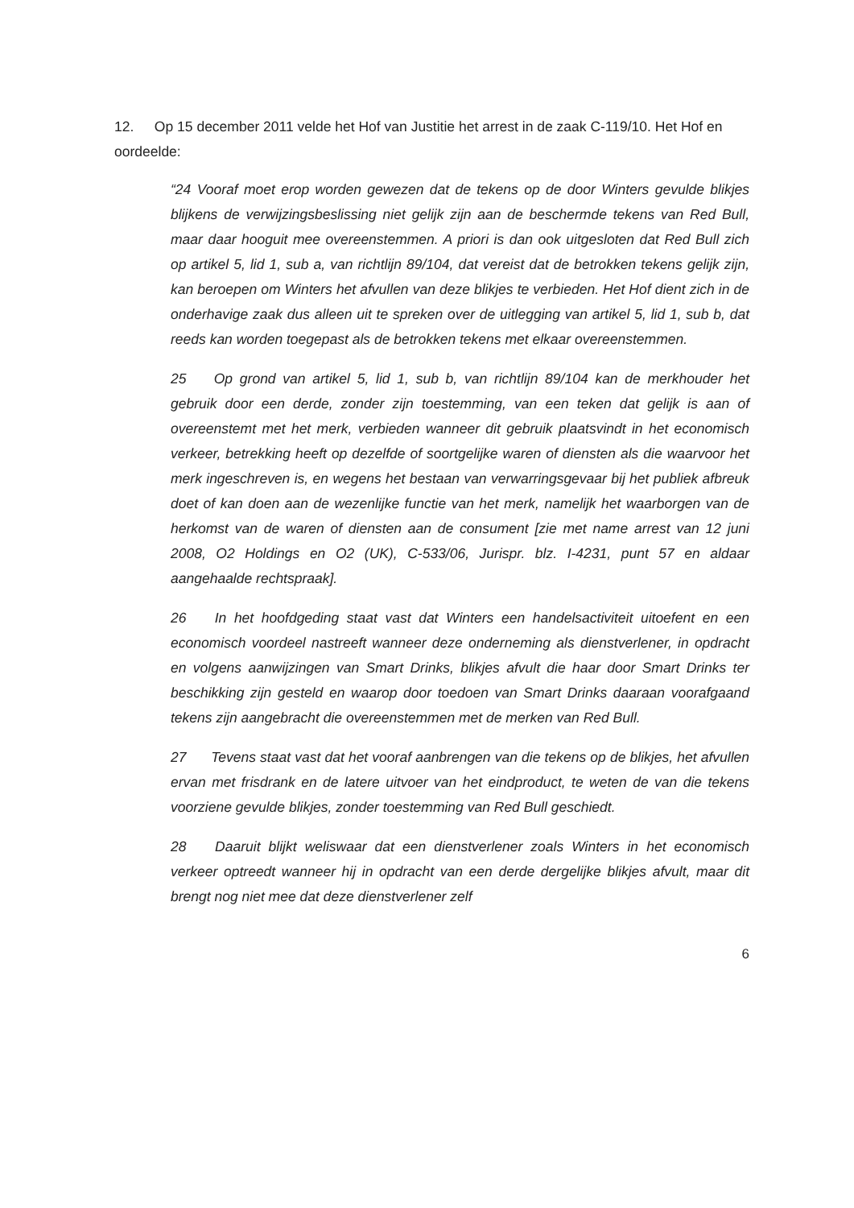12. Op 15 december 2011 velde het Hof van Justitie het arrest in de zaak C-119/10. Het Hof en oordeelde:
“24 Vooraf moet erop worden gewezen dat de tekens op de door Winters gevulde blikjes blijkens de verwijzingsbeslissing niet gelijk zijn aan de beschermde tekens van Red Bull, maar daar hooguit mee overeenstemmen. A priori is dan ook uitgesloten dat Red Bull zich op artikel 5, lid 1, sub a, van richtlijn 89/104, dat vereist dat de betrokken tekens gelijk zijn, kan beroepen om Winters het afvullen van deze blikjes te verbieden. Het Hof dient zich in de onderhavige zaak dus alleen uit te spreken over de uitlegging van artikel 5, lid 1, sub b, dat reeds kan worden toegepast als de betrokken tekens met elkaar overeenstemmen.
25 Op grond van artikel 5, lid 1, sub b, van richtlijn 89/104 kan de merkhouder het gebruik door een derde, zonder zijn toestemming, van een teken dat gelijk is aan of overeenstemt met het merk, verbieden wanneer dit gebruik plaatsvindt in het economisch verkeer, betrekking heeft op dezelfde of soortgelijke waren of diensten als die waarvoor het merk ingeschreven is, en wegens het bestaan van verwarringsgevaar bij het publiek afbreuk doet of kan doen aan de wezenlijke functie van het merk, namelijk het waarborgen van de herkomst van de waren of diensten aan de consument [zie met name arrest van 12 juni 2008, O2 Holdings en O2 (UK), C-533/06, Jurispr. blz. I-4231, punt 57 en aldaar aangehaalde rechtspraak].
26 In het hoofdgeding staat vast dat Winters een handelsactiviteit uitoefent en een economisch voordeel nastreeft wanneer deze onderneming als dienstverlener, in opdracht en volgens aanwijzingen van Smart Drinks, blikjes afvult die haar door Smart Drinks ter beschikking zijn gesteld en waarop door toedoen van Smart Drinks daaraan voorafgaand tekens zijn aangebracht die overeenstemmen met de merken van Red Bull.
27 Tevens staat vast dat het vooraf aanbrengen van die tekens op de blikjes, het afvullen ervan met frisdrank en de latere uitvoer van het eindproduct, te weten de van die tekens voorziene gevulde blikjes, zonder toestemming van Red Bull geschiedt.
28 Daaruit blijkt weliswaar dat een dienstverlener zoals Winters in het economisch verkeer optreedt wanneer hij in opdracht van een derde dergelijke blikjes afvult, maar dit brengt nog niet mee dat deze dienstverlener zelf
6